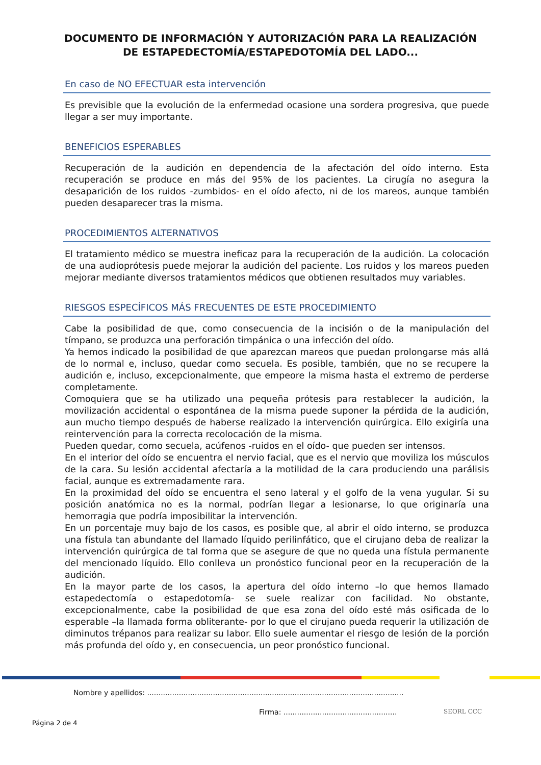DOCUMENTO DE INFORMACIÓN Y AUTORIZACIÓN PARA LA REALIZACIÓN
DE ESTAPEDECTOMÍA/ESTAPEDOTOMÍA DEL LADO...
En caso de NO EFECTUAR esta intervención
Es previsible que la evolución de la enfermedad ocasione una sordera progresiva, que puede llegar a ser muy importante.
BENEFICIOS ESPERABLES
Recuperación de la audición en dependencia de la afectación del oído interno. Esta recuperación se produce en más del 95% de los pacientes. La cirugía no asegura la desaparición de los ruidos -zumbidos- en el oído afecto, ni de los mareos, aunque también pueden desaparecer tras la misma.
PROCEDIMIENTOS ALTERNATIVOS
El tratamiento médico se muestra ineficaz para la recuperación de la audición. La colocación de una audioprótesis puede mejorar la audición del paciente. Los ruidos y los mareos pueden mejorar mediante diversos tratamientos médicos que obtienen resultados muy variables.
RIESGOS ESPECÍFICOS MÁS FRECUENTES DE ESTE PROCEDIMIENTO
Cabe la posibilidad de que, como consecuencia de la incisión o de la manipulación del tímpano, se produzca una perforación timpánica o una infección del oído.
Ya hemos indicado la posibilidad de que aparezcan mareos que puedan prolongarse más allá de lo normal e, incluso, quedar como secuela. Es posible, también, que no se recupere la audición e, incluso, excepcionalmente, que empeore la misma hasta el extremo de perderse completamente.
Comoquiera que se ha utilizado una pequeña prótesis para restablecer la audición, la movilización accidental o espontánea de la misma puede suponer la pérdida de la audición, aun mucho tiempo después de haberse realizado la intervención quirúrgica. Ello exigiría una reintervención para la correcta recolocación de la misma.
Pueden quedar, como secuela, acúfenos -ruidos en el oído- que pueden ser intensos.
En el interior del oído se encuentra el nervio facial, que es el nervio que moviliza los músculos de la cara. Su lesión accidental afectaría a la motilidad de la cara produciendo una parálisis facial, aunque es extremadamente rara.
En la proximidad del oído se encuentra el seno lateral y el golfo de la vena yugular. Si su posición anatómica no es la normal, podrían llegar a lesionarse, lo que originaría una hemorragia que podría imposibilitar la intervención.
En un porcentaje muy bajo de los casos, es posible que, al abrir el oído interno, se produzca una fístula tan abundante del llamado líquido perilinfático, que el cirujano deba de realizar la intervención quirúrgica de tal forma que se asegure de que no queda una fístula permanente del mencionado líquido. Ello conlleva un pronóstico funcional peor en la recuperación de la audición.
En la mayor parte de los casos, la apertura del oído interno –lo que hemos llamado estapedectomía o estapedotomía- se suele realizar con facilidad. No obstante, excepcionalmente, cabe la posibilidad de que esa zona del oído esté más osificada de lo esperable –la llamada forma obliterante- por lo que el cirujano pueda requerir la utilización de diminutos trépanos para realizar su labor. Ello suele aumentar el riesgo de lesión de la porción más profunda del oído y, en consecuencia, un peor pronóstico funcional.
Nombre y apellidos: .................................................................................................................
Firma: ..................................................
Página 2 de 4
SEORL CCC